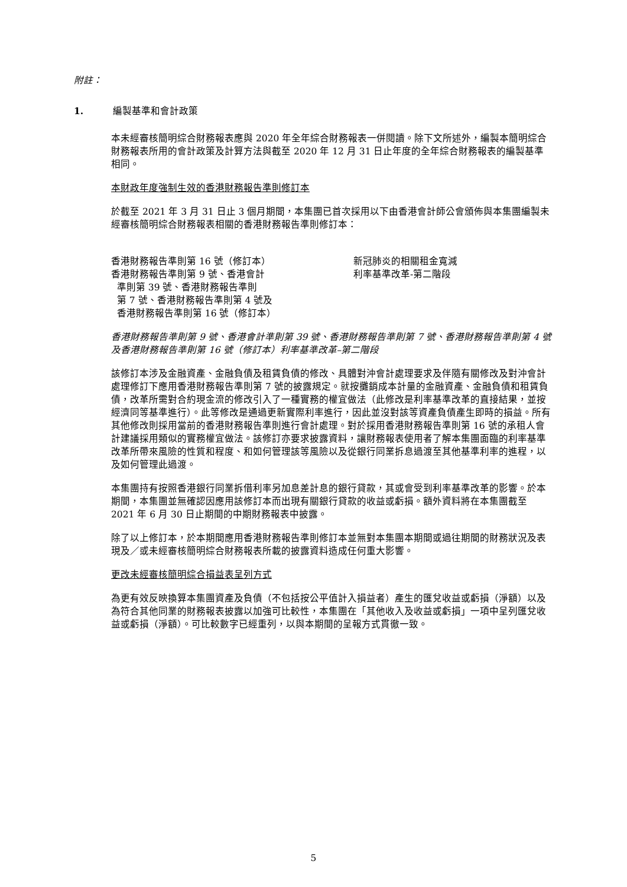附註：
1. 編製基準和會計政策
本未經審核簡明綜合財務報表應與 2020 年全年綜合財務報表一併閱讀。除下文所述外，編製本簡明綜合財務報表所用的會計政策及計算方法與截至 2020 年 12 月 31 日止年度的全年綜合財務報表的編製基準相同。
本財政年度強制生效的香港財務報告準則修訂本
於截至 2021 年 3 月 31 日止 3 個月期間，本集團已首次採用以下由香港會計師公會頒佈與本集團編製未經審核簡明綜合財務報表相關的香港財務報告準則修訂本：
| 香港財務報告準則第 16 號（修訂本） | 新冠肺炎的相關租金寬減 |
| 香港財務報告準則第 9 號、香港會計 準則第 39 號、香港財務報告準則 第 7 號、香港財務報告準則第 4 號及 香港財務報告準則第 16 號（修訂本） | 利率基準改革-第二階段 |
香港財務報告準則第 9 號、香港會計準則第 39 號、香港財務報告準則第 7 號、香港財務報告準則第 4 號及香港財務報告準則第 16 號（修訂本）利率基準改革–第二階段
該修訂本涉及金融資產、金融負債及租賃負債的修改、具體對沖會計處理要求及伴隨有關修改及對沖會計處理修訂下應用香港財務報告準則第 7 號的披露規定。就按攤銷成本計量的金融資產、金融負債和租賃負債，改革所需對合約現金流的修改引入了一種實務的權宜做法（此修改是利率基準改革的直接結果，並按經濟同等基準進行）。此等修改是通過更新實際利率進行，因此並沒對該等資產負債產生即時的損益。所有其他修改則採用當前的香港財務報告準則進行會計處理。對於採用香港財務報告準則第 16 號的承租人會計建議採用類似的實務權宜做法。該修訂亦要求披露資料，讓財務報表使用者了解本集團面臨的利率基準改革所帶來風險的性質和程度、和如何管理該等風險以及從銀行同業拆息過渡至其他基準利率的進程，以及如何管理此過渡。
本集團持有按照香港銀行同業拆借利率另加息差計息的銀行貸款，其或會受到利率基準改革的影響。於本期間，本集團並無確認因應用該修訂本而出現有關銀行貸款的收益或虧損。額外資料將在本集團截至 2021 年 6 月 30 日止期間的中期財務報表中披露。
除了以上修訂本，於本期間應用香港財務報告準則修訂本並無對本集團本期間或過往期間的財務狀況及表現及／或未經審核簡明綜合財務報表所載的披露資料造成任何重大影響。
更改未經審核簡明綜合損益表呈列方式
為更有效反映換算本集團資產及負債（不包括按公平值計入損益者）產生的匯兌收益或虧損（淨額）以及為符合其他同業的財務報表披露以加強可比較性，本集團在「其他收入及收益或虧損」一項中呈列匯兌收益或虧損（淨額）。可比較數字已經重列，以與本期間的呈報方式貫徹一致。
5